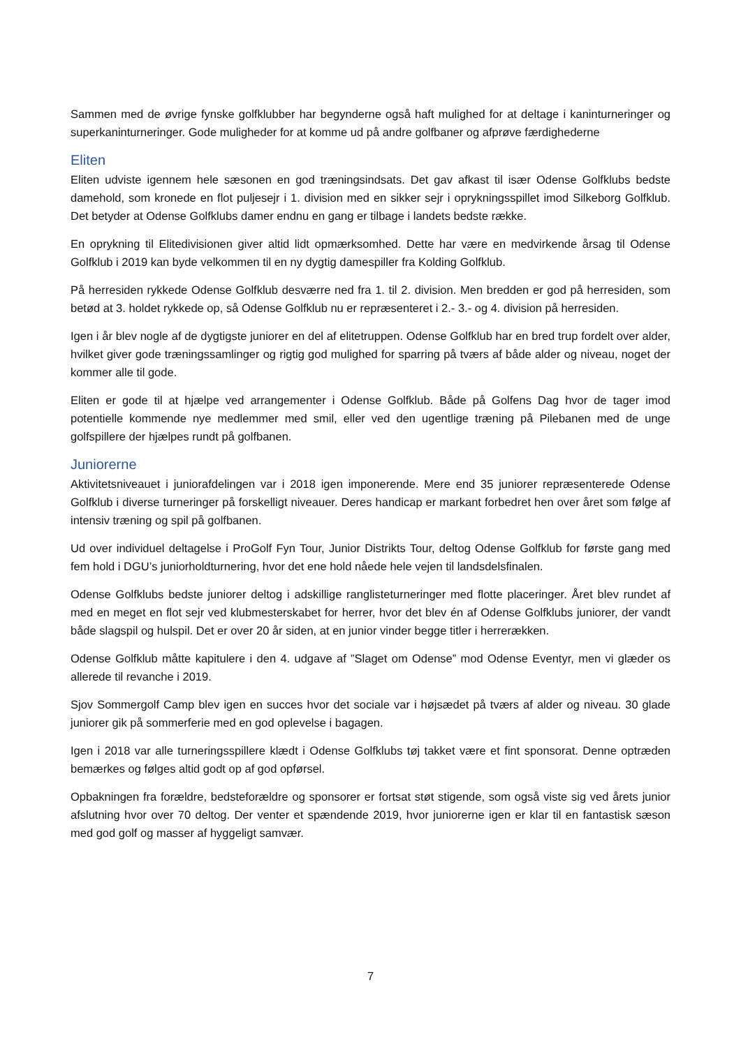Sammen med de øvrige fynske golfklubber har begynderne også haft mulighed for at deltage i kaninturneringer og superkaninturneringer. Gode muligheder for at komme ud på andre golfbaner og afprøve færdighederne
Eliten
Eliten udviste igennem hele sæsonen en god træningsindsats. Det gav afkast til især Odense Golfklubs bedste damehold, som kronede en flot puljesejr i 1. division med en sikker sejr i oprykningsspillet imod Silkeborg Golfklub. Det betyder at Odense Golfklubs damer endnu en gang er tilbage i landets bedste række.
En oprykning til Elitedivisionen giver altid lidt opmærksomhed. Dette har være en medvirkende årsag til Odense Golfklub i 2019 kan byde velkommen til en ny dygtig damespiller fra Kolding Golfklub.
På herresiden rykkede Odense Golfklub desværre ned fra 1. til 2. division. Men bredden er god på herresiden, som betød at 3. holdet rykkede op, så Odense Golfklub nu er repræsenteret i 2.- 3.- og 4. division på herresiden.
Igen i år blev nogle af de dygtigste juniorer en del af elitetruppen. Odense Golfklub har en bred trup fordelt over alder, hvilket giver gode træningssamlinger og rigtig god mulighed for sparring på tværs af både alder og niveau, noget der kommer alle til gode.
Eliten er gode til at hjælpe ved arrangementer i Odense Golfklub. Både på Golfens Dag hvor de tager imod potentielle kommende nye medlemmer med smil, eller ved den ugentlige træning på Pilebanen med de unge golfspillere der hjælpes rundt på golfbanen.
Juniorerne
Aktivitetsniveauet i juniorafdelingen var i 2018 igen imponerende. Mere end 35 juniorer repræsenterede Odense Golfklub i diverse turneringer på forskelligt niveauer. Deres handicap er markant forbedret hen over året som følge af intensiv træning og spil på golfbanen.
Ud over individuel deltagelse i ProGolf Fyn Tour, Junior Distrikts Tour, deltog Odense Golfklub for første gang med fem hold i DGU’s juniorholdturnering, hvor det ene hold nåede hele vejen til landsdelsfinalen.
Odense Golfklubs bedste juniorer deltog i adskillige ranglisteturneringer med flotte placeringer. Året blev rundet af med en meget en flot sejr ved klubmesterskabet for herrer, hvor det blev én af Odense Golfklubs juniorer, der vandt både slagspil og hulspil. Det er over 20 år siden, at en junior vinder begge titler i herrerækken.
Odense Golfklub måtte kapitulere i den 4. udgave af ”Slaget om Odense” mod Odense Eventyr, men vi glæder os allerede til revanche i 2019.
Sjov Sommergolf Camp blev igen en succes hvor det sociale var i højsædet på tværs af alder og niveau. 30 glade juniorer gik på sommerferie med en god oplevelse i bagagen.
Igen i 2018 var alle turneringsspillere klædt i Odense Golfklubs tøj takket være et fint sponsorat. Denne optræden bemærkes og følges altid godt op af god opførsel.
Opbakningen fra forældre, bedsteforældre og sponsorer er fortsat støt stigende, som også viste sig ved årets junior afslutning hvor over 70 deltog. Der venter et spændende 2019, hvor juniorerne igen er klar til en fantastisk sæson med god golf og masser af hyggeligt samvær.
7